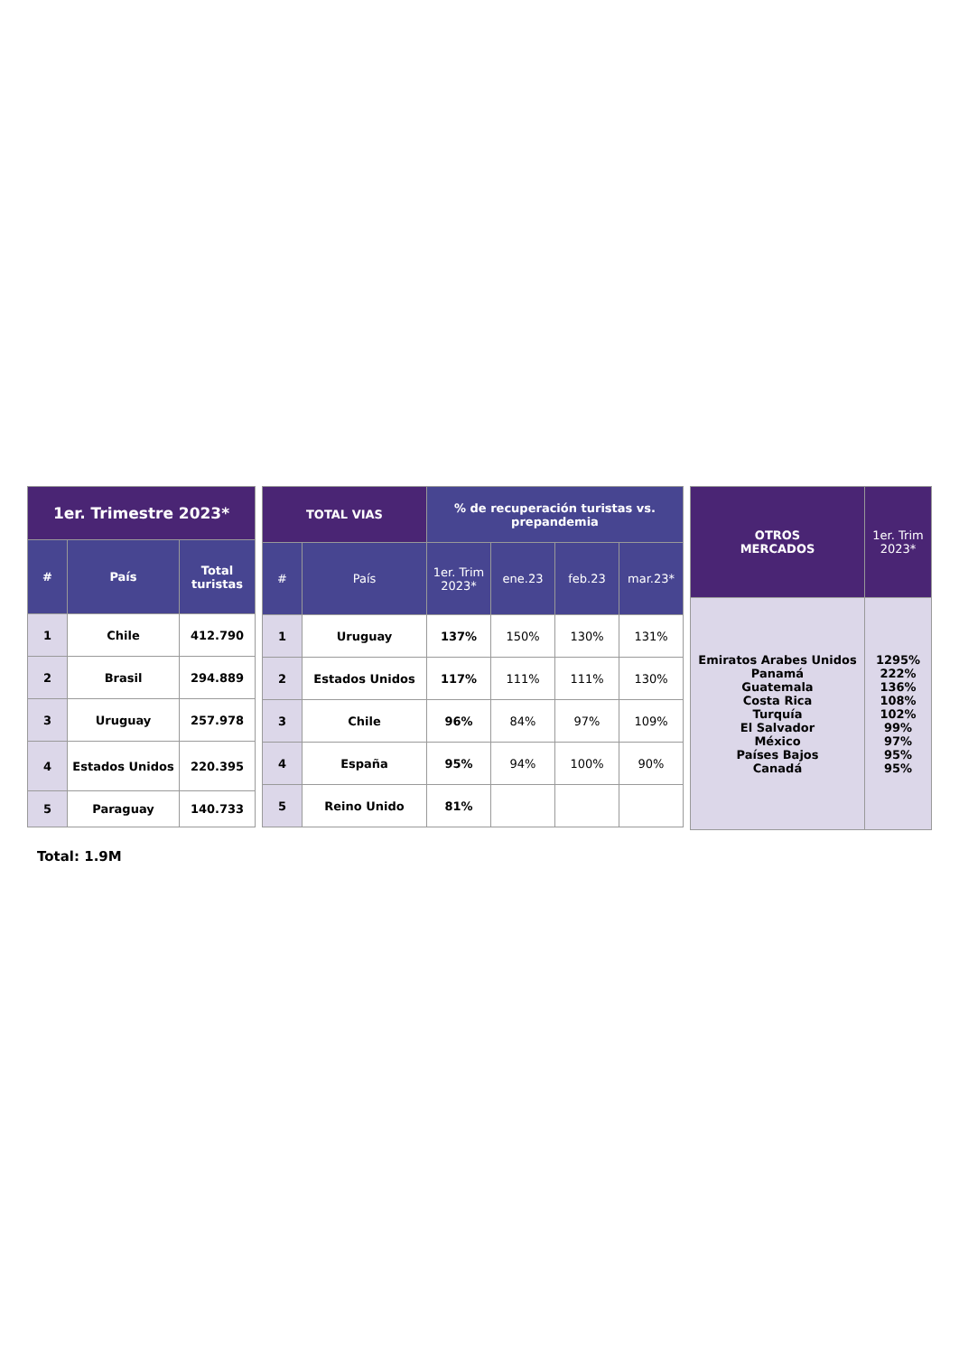| 1er. Trimestre 2023* | | |
| --- | --- | --- |
| # | País | Total turistas |
| 1 | Chile | 412.790 |
| 2 | Brasil | 294.889 |
| 3 | Uruguay | 257.978 |
| 4 | Estados Unidos | 220.395 |
| 5 | Paraguay | 140.733 |
| TOTAL VIAS | | % de recuperación turistas vs. prepandemia | | | |
| --- | --- | --- | --- | --- | --- |
| # | País | 1er. Trim 2023* | ene.23 | feb.23 | mar.23* |
| 1 | Uruguay | 137% | 150% | 130% | 131% |
| 2 | Estados Unidos | 117% | 111% | 111% | 130% |
| 3 | Chile | 96% | 84% | 97% | 109% |
| 4 | España | 95% | 94% | 100% | 90% |
| 5 | Reino Unido | 81% | | | |
| OTROS MERCADOS | 1er. Trim 2023* |
| --- | --- |
| Emiratos Arabes Unidos Panamá Guatemala Costa Rica Turquía El Salvador México Países Bajos Canadá | 1295% 222% 136% 108% 102% 99% 97% 95% 95% |
Total: 1.9M